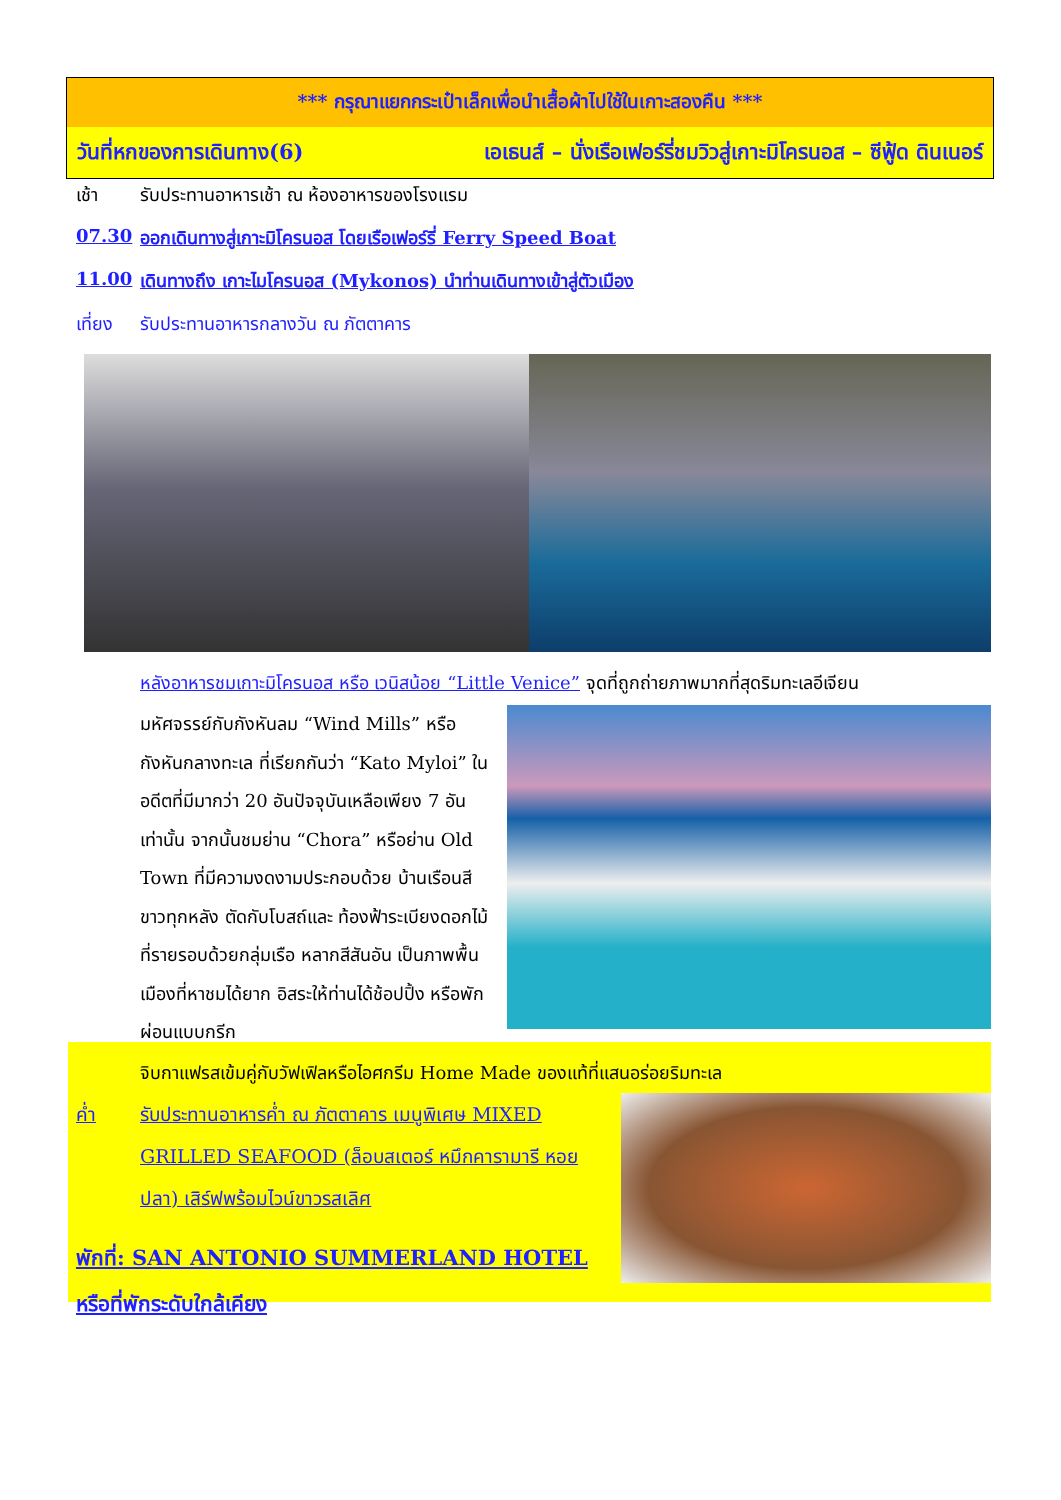*** กรุณาแยกกระเป๋าเล็กเพื่อนำเสื้อผ้าไปใช้ในเกาะสองคืน ***
วันที่หกของการเดินทาง(6) เอเธนส์ – นั่งเรือเฟอร์รี่ชมวิวสู่เกาะมิโครนอส – ซีฟู้ด ดินเนอร์
เช้า รับประทานอาหารเช้า ณ ห้องอาหารของโรงแรม
07.30 ออกเดินทางสู่เกาะมิโครนอส โดยเรือเฟอร์รี่ Ferry Speed Boat
11.00 เดินทางถึง เกาะไมโครนอส (Mykonos) นำท่านเดินทางเข้าสู่ตัวเมือง
เที่ยง รับประทานอาหารกลางวัน ณ ภัตตาคาร
หลังอาหารชมเกาะมิโครนอส หรือ เวนิสน้อย “Little Venice” จุดที่ถูกถ่ายภาพมากที่สุดริมทะเลอีเจียน
มหัศจรรย์กับกังหันลม “Wind Mills” หรือ กังหันกลางทะเล ที่เรียกกันว่า “Kato Myloi” ในอดีตที่มีมากว่า 20 อันปัจจุบันเหลือเพียง 7 อันเท่านั้น จากนั้นชมย่าน “Chora” หรือย่าน Old Town ที่มีความงดงามประกอบด้วย บ้านเรือนสีขาวทุกหลัง ตัดกับโบสถ์และ ท้องฟ้าระเบียงดอกไม้ที่รายรอบด้วยกลุ่มเรือ หลากสีสันอัน เป็นภาพพื้นเมืองที่หาชมได้ยาก อิสระให้ท่านได้ช้อปปิ้ง หรือพักผ่อนแบบกรีก
จิบกาแฟรสเข้มคู่กับวัฟเฟิลหรือไอศกรีม Home Made ของแท้ที่แสนอร่อยริมทะเล
ค่ำ รับประทานอาหารค่ำ ณ ภัตตาคาร เมนูพิเศษ MIXED GRILLED SEAFOOD (ล็อบสเตอร์ หมึกคารามารี หอย ปลา) เสิร์ฟพร้อมไวน์ขาวรสเลิศ
พักที่: SAN ANTONIO SUMMERLAND HOTEL
หรือที่พักระดับใกล้เคียง